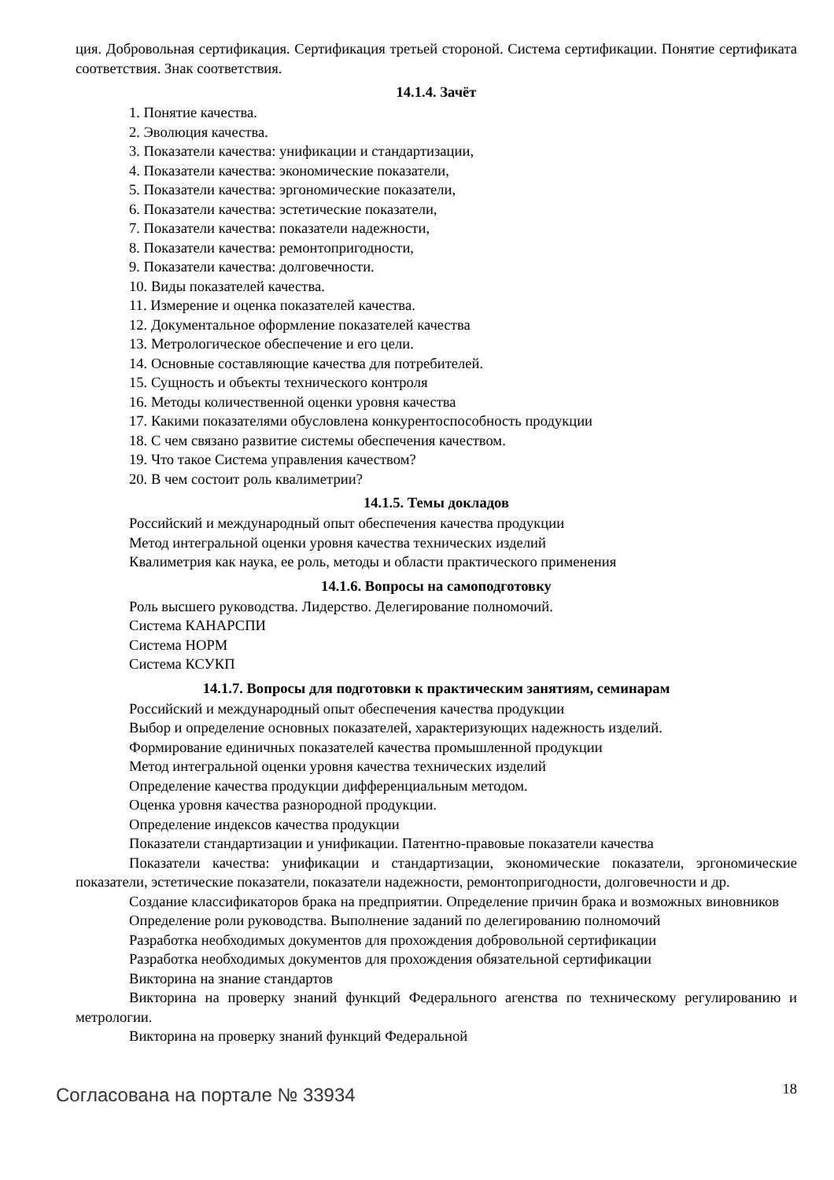ция. Добровольная сертификация. Сертификация третьей стороной. Система сертификации. Понятие сертификата соответствия. Знак соответствия.
14.1.4. Зачёт
1. Понятие качества.
2. Эволюция качества.
3. Показатели качества: унификации и стандартизации,
4. Показатели качества: экономические показатели,
5. Показатели качества: эргономические показатели,
6. Показатели качества: эстетические показатели,
7. Показатели качества: показатели надежности,
8. Показатели качества: ремонтопригодности,
9. Показатели качества: долговечности.
10. Виды показателей качества.
11. Измерение и оценка показателей качества.
12. Документальное оформление показателей качества
13. Метрологическое обеспечение и его цели.
14. Основные составляющие качества для потребителей.
15. Сущность и объекты технического контроля
16. Методы количественной оценки уровня качества
17. Какими показателями обусловлена конкурентоспособность продукции
18. С чем связано развитие системы обеспечения качеством.
19. Что такое Система управления качеством?
20. В чем состоит роль квалиметрии?
14.1.5. Темы докладов
Российский и международный опыт обеспечения качества продукции
Метод интегральной оценки уровня качества технических изделий
Квалиметрия как наука, ее роль, методы и области практического применения
14.1.6. Вопросы на самоподготовку
Роль высшего руководства. Лидерство. Делегирование полномочий.
Система КАНАРСПИ
Система НОРМ
Система КСУКП
14.1.7. Вопросы для подготовки к практическим занятиям, семинарам
Российский и международный опыт обеспечения качества продукции
Выбор и определение основных показателей, характеризующих надежность изделий.
Формирование единичных показателей качества промышленной продукции
Метод интегральной оценки уровня качества технических изделий
Определение качества продукции дифференциальным методом.
Оценка уровня качества разнородной продукции.
Определение индексов качества продукции
Показатели стандартизации и унификации. Патентно-правовые показатели качества
Показатели качества: унификации и стандартизации, экономические показатели, эргономические показатели, эстетические показатели, показатели надежности, ремонтопригодности, долговечности и др.
Создание классификаторов брака на предприятии. Определение причин брака и возможных виновников
Определение роли руководства. Выполнение заданий по делегированию полномочий
Разработка необходимых документов для прохождения добровольной сертификации
Разработка необходимых документов для прохождения обязательной сертификации
Викторина на знание стандартов
Викторина на проверку знаний функций Федерального агенства по техническому регулированию и метрологии.
Викторина на проверку знаний функций Федеральной
Согласована на портале № 33934 18